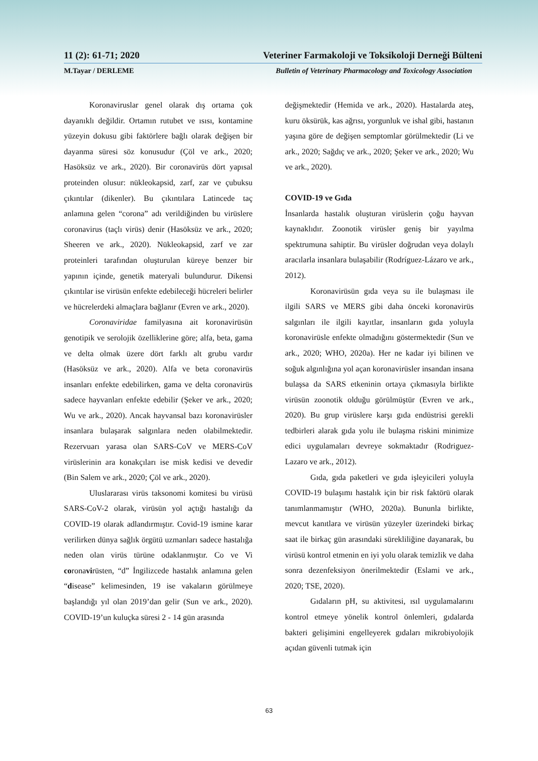11 (2): 61-71; 2020 Veteriner Farmakoloji ve Toksikoloji Derneği Bülteni
M.Tayar / DERLEME Bulletin of Veterinary Pharmacology and Toxicology Association
Koronaviruslar genel olarak dış ortama çok dayanıklı değildir. Ortamın rutubet ve ısısı, kontamine yüzeyin dokusu gibi faktörlere bağlı olarak değişen bir dayanma süresi söz konusudur (Çöl ve ark., 2020; Hasöksüz ve ark., 2020). Bir coronavirüs dört yapısal proteinden olusur: nükleokapsid, zarf, zar ve çubuksu çıkıntılar (dikenler). Bu çıkıntılara Latincede taç anlamına gelen “corona” adı verildiğinden bu virüslere coronavirus (taçlı virüs) denir (Hasöksüz ve ark., 2020; Sheeren ve ark., 2020). Nükleokapsid, zarf ve zar proteinleri tarafından oluşturulan küreye benzer bir yapının içinde, genetik materyali bulundurur. Dikensi çıkıntılar ise virüsün enfekte edebileceği hücreleri belirler ve hücrelerdeki almaçlara bağlanır (Evren ve ark., 2020).
Coronaviridae familyasına ait koronavirüsün genotipik ve serolojik özelliklerine göre; alfa, beta, gama ve delta olmak üzere dört farklı alt grubu vardır (Hasöksüz ve ark., 2020). Alfa ve beta coronavirüs insanları enfekte edebilirken, gama ve delta coronavirüs sadece hayvanları enfekte edebilir (Şeker ve ark., 2020; Wu ve ark., 2020). Ancak hayvansal bazı koronavirüsler insanlara bulaşarak salgınlara neden olabilmektedir. Rezervuarı yarasa olan SARS-CoV ve MERS-CoV virüslerinin ara konakçıları ise misk kedisi ve devedir (Bin Salem ve ark., 2020; Çöl ve ark., 2020).
Uluslararası virüs taksonomi komitesi bu virüsü SARS-CoV-2 olarak, virüsün yol açtığı hastalığı da COVID-19 olarak adlandırmıştır. Covid-19 ismine karar verilirken dünya sağlık örgütü uzmanları sadece hastalığa neden olan virüs türüne odaklanmıştır. Co ve Vi coronavirüsten, “d” İngilizcede hastalık anlamına gelen “disease” kelimesinden, 19 ise vakaların görülmeye başlandığı yıl olan 2019’dan gelir (Sun ve ark., 2020). COVID-19’un kuluçka süresi 2 - 14 gün arasında
değişmektedir (Hemida ve ark., 2020). Hastalarda ateş, kuru öksürük, kas ağrısı, yorgunluk ve ishal gibi, hastanın yaşına göre de değişen semptomlar görülmektedir (Li ve ark., 2020; Sağdıç ve ark., 2020; Şeker ve ark., 2020; Wu ve ark., 2020).
COVID-19 ve Gıda
İnsanlarda hastalık oluşturan virüslerin çoğu hayvan kaynaklıdır. Zoonotik virüsler geniş bir yayılma spektrumuna sahiptir. Bu virüsler doğrudan veya dolaylı aracılarla insanlara bulaşabilir (Rodríguez-Lázaro ve ark., 2012).
Koronavirüsün gıda veya su ile bulaşması ile ilgili SARS ve MERS gibi daha önceki koronavirüs salgınları ile ilgili kayıtlar, insanların gıda yoluyla koronavirüsle enfekte olmadığını göstermektedir (Sun ve ark., 2020; WHO, 2020a). Her ne kadar iyi bilinen ve soğuk algınlığına yol açan koronavirüsler insandan insana bulaşsa da SARS etkeninin ortaya çıkmasıyla birlikte virüsün zoonotik olduğu görülmüştür (Evren ve ark., 2020). Bu grup virüslere karşı gıda endüstrisi gerekli tedbirleri alarak gıda yolu ile bulaşma riskini minimize edici uygulamaları devreye sokmaktadır (Rodriguez-Lazaro ve ark., 2012).
Gıda, gıda paketleri ve gıda işleyicileri yoluyla COVID-19 bulaşımı hastalık için bir risk faktörü olarak tanımlanmamıştır (WHO, 2020a). Bununla birlikte, mevcut kanıtlara ve virüsün yüzeyler üzerindeki birkaç saat ile birkaç gün arasındaki sürekliliğine dayanarak, bu virüsü kontrol etmenin en iyi yolu olarak temizlik ve daha sonra dezenfeksiyon önerilmektedir (Eslami ve ark., 2020; TSE, 2020).
Gıdaların pH, su aktivitesi, ısıl uygulamalarını kontrol etmeye yönelik kontrol önlemleri, gıdalarda bakteri gelişimini engelleyerek gıdaları mikrobiyolojik açıdan güvenli tutmak için
63